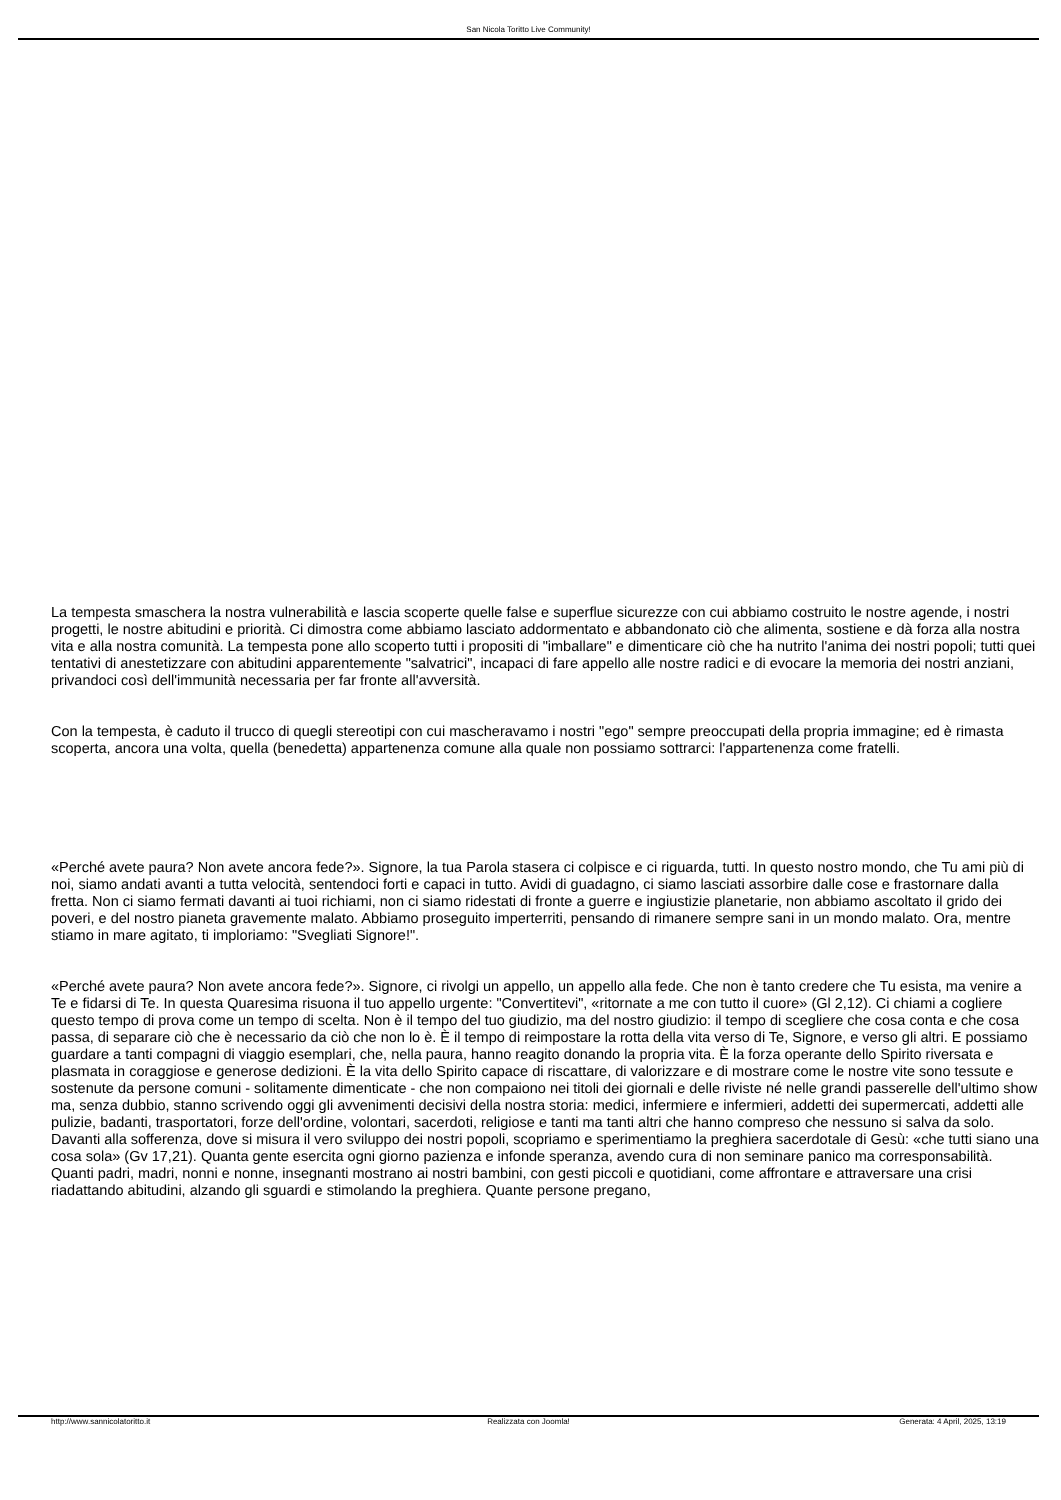San Nicola Toritto Live Community!
La tempesta smaschera la nostra vulnerabilità e lascia scoperte quelle false e superflue sicurezze con cui abbiamo costruito le nostre agende, i nostri progetti, le nostre abitudini e priorità. Ci dimostra come abbiamo lasciato addormentato e abbandonato ciò che alimenta, sostiene e dà forza alla nostra vita e alla nostra comunità. La tempesta pone allo scoperto tutti i propositi di "imballare" e dimenticare ciò che ha nutrito l'anima dei nostri popoli; tutti quei tentativi di anestetizzare con abitudini apparentemente "salvatrici", incapaci di fare appello alle nostre radici e di evocare la memoria dei nostri anziani, privandoci così dell'immunità necessaria per far fronte all'avversità.
Con la tempesta, è caduto il trucco di quegli stereotipi con cui mascheravamo i nostri "ego" sempre preoccupati della propria immagine; ed è rimasta scoperta, ancora una volta, quella (benedetta) appartenenza comune alla quale non possiamo sottrarci: l'appartenenza come fratelli.
«Perché avete paura? Non avete ancora fede?». Signore, la tua Parola stasera ci colpisce e ci riguarda, tutti. In questo nostro mondo, che Tu ami più di noi, siamo andati avanti a tutta velocità, sentendoci forti e capaci in tutto. Avidi di guadagno, ci siamo lasciati assorbire dalle cose e frastornare dalla fretta. Non ci siamo fermati davanti ai tuoi richiami, non ci siamo ridestati di fronte a guerre e ingiustizie planetarie, non abbiamo ascoltato il grido dei poveri, e del nostro pianeta gravemente malato. Abbiamo proseguito imperterriti, pensando di rimanere sempre sani in un mondo malato. Ora, mentre stiamo in mare agitato, ti imploriamo: "Svegliati Signore!".
«Perché avete paura? Non avete ancora fede?». Signore, ci rivolgi un appello, un appello alla fede. Che non è tanto credere che Tu esista, ma venire a Te e fidarsi di Te. In questa Quaresima risuona il tuo appello urgente: "Convertitevi", «ritornate a me con tutto il cuore» (Gl 2,12). Ci chiami a cogliere questo tempo di prova come un tempo di scelta. Non è il tempo del tuo giudizio, ma del nostro giudizio: il tempo di scegliere che cosa conta e che cosa passa, di separare ciò che è necessario da ciò che non lo è. È il tempo di reimpostare la rotta della vita verso di Te, Signore, e verso gli altri. E possiamo guardare a tanti compagni di viaggio esemplari, che, nella paura, hanno reagito donando la propria vita. È la forza operante dello Spirito riversata e plasmata in coraggiose e generose dedizioni. È la vita dello Spirito capace di riscattare, di valorizzare e di mostrare come le nostre vite sono tessute e sostenute da persone comuni - solitamente dimenticate - che non compaiono nei titoli dei giornali e delle riviste né nelle grandi passerelle dell'ultimo show ma, senza dubbio, stanno scrivendo oggi gli avvenimenti decisivi della nostra storia: medici, infermiere e infermieri, addetti dei supermercati, addetti alle pulizie, badanti, trasportatori, forze dell'ordine, volontari, sacerdoti, religiose e tanti ma tanti altri che hanno compreso che nessuno si salva da solo. Davanti alla sofferenza, dove si misura il vero sviluppo dei nostri popoli, scopriamo e sperimentiamo la preghiera sacerdotale di Gesù: «che tutti siano una cosa sola» (Gv 17,21). Quanta gente esercita ogni giorno pazienza e infonde speranza, avendo cura di non seminare panico ma corresponsabilità. Quanti padri, madri, nonni e nonne, insegnanti mostrano ai nostri bambini, con gesti piccoli e quotidiani, come affrontare e attraversare una crisi riadattando abitudini, alzando gli sguardi e stimolando la preghiera. Quante persone pregano,
http://www.sannicolatoritto.it Realizzata con Joomla! Generata: 4 April, 2025, 13:19